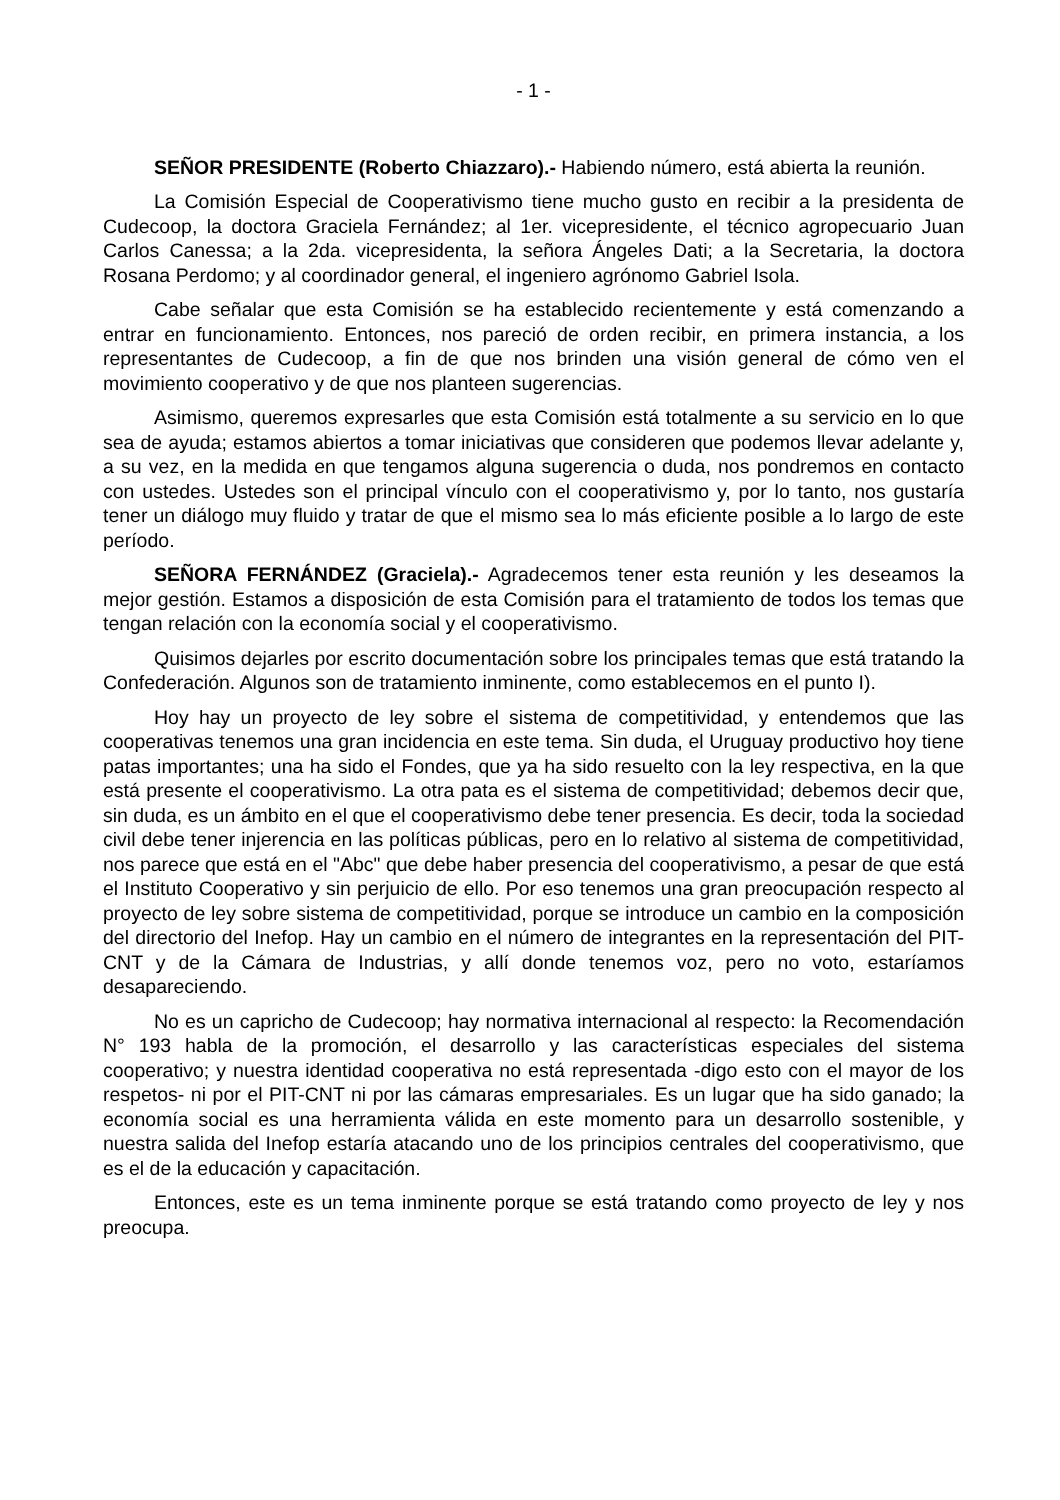- 1 -
SEÑOR PRESIDENTE (Roberto Chiazzaro).- Habiendo número, está abierta la reunión.
La Comisión Especial de Cooperativismo tiene mucho gusto en recibir a la presidenta de Cudecoop, la doctora Graciela Fernández; al 1er. vicepresidente, el técnico agropecuario Juan Carlos Canessa; a la 2da. vicepresidenta, la señora Ángeles Dati; a la Secretaria, la doctora Rosana Perdomo; y al coordinador general, el ingeniero agrónomo Gabriel Isola.
Cabe señalar que esta Comisión se ha establecido recientemente y está comenzando a entrar en funcionamiento. Entonces, nos pareció de orden recibir, en primera instancia, a los representantes de Cudecoop, a fin de que nos brinden una visión general de cómo ven el movimiento cooperativo y de que nos planteen sugerencias.
Asimismo, queremos expresarles que esta Comisión está totalmente a su servicio en lo que sea de ayuda; estamos abiertos a tomar iniciativas que consideren que podemos llevar adelante y, a su vez, en la medida en que tengamos alguna sugerencia o duda, nos pondremos en contacto con ustedes. Ustedes son el principal vínculo con el cooperativismo y, por lo tanto, nos gustaría tener un diálogo muy fluido y tratar de que el mismo sea lo más eficiente posible a lo largo de este período.
SEÑORA FERNÁNDEZ (Graciela).- Agradecemos tener esta reunión y les deseamos la mejor gestión. Estamos a disposición de esta Comisión para el tratamiento de todos los temas que tengan relación con la economía social y el cooperativismo.
Quisimos dejarles por escrito documentación sobre los principales temas que está tratando la Confederación. Algunos son de tratamiento inminente, como establecemos en el punto I).
Hoy hay un proyecto de ley sobre el sistema de competitividad, y entendemos que las cooperativas tenemos una gran incidencia en este tema. Sin duda, el Uruguay productivo hoy tiene patas importantes; una ha sido el Fondes, que ya ha sido resuelto con la ley respectiva, en la que está presente el cooperativismo. La otra pata es el sistema de competitividad; debemos decir que, sin duda, es un ámbito en el que el cooperativismo debe tener presencia. Es decir, toda la sociedad civil debe tener injerencia en las políticas públicas, pero en lo relativo al sistema de competitividad, nos parece que está en el "Abc" que debe haber presencia del cooperativismo, a pesar de que está el Instituto Cooperativo y sin perjuicio de ello. Por eso tenemos una gran preocupación respecto al proyecto de ley sobre sistema de competitividad, porque se introduce un cambio en la composición del directorio del Inefop. Hay un cambio en el número de integrantes en la representación del PIT- CNT y de la Cámara de Industrias, y allí donde tenemos voz, pero no voto, estaríamos desapareciendo.
No es un capricho de Cudecoop; hay normativa internacional al respecto: la Recomendación N° 193 habla de la promoción, el desarrollo y las características especiales del sistema cooperativo; y nuestra identidad cooperativa no está representada -digo esto con el mayor de los respetos- ni por el PIT-CNT ni por las cámaras empresariales. Es un lugar que ha sido ganado; la economía social es una herramienta válida en este momento para un desarrollo sostenible, y nuestra salida del Inefop estaría atacando uno de los principios centrales del cooperativismo, que es el de la educación y capacitación.
Entonces, este es un tema inminente porque se está tratando como proyecto de ley y nos preocupa.